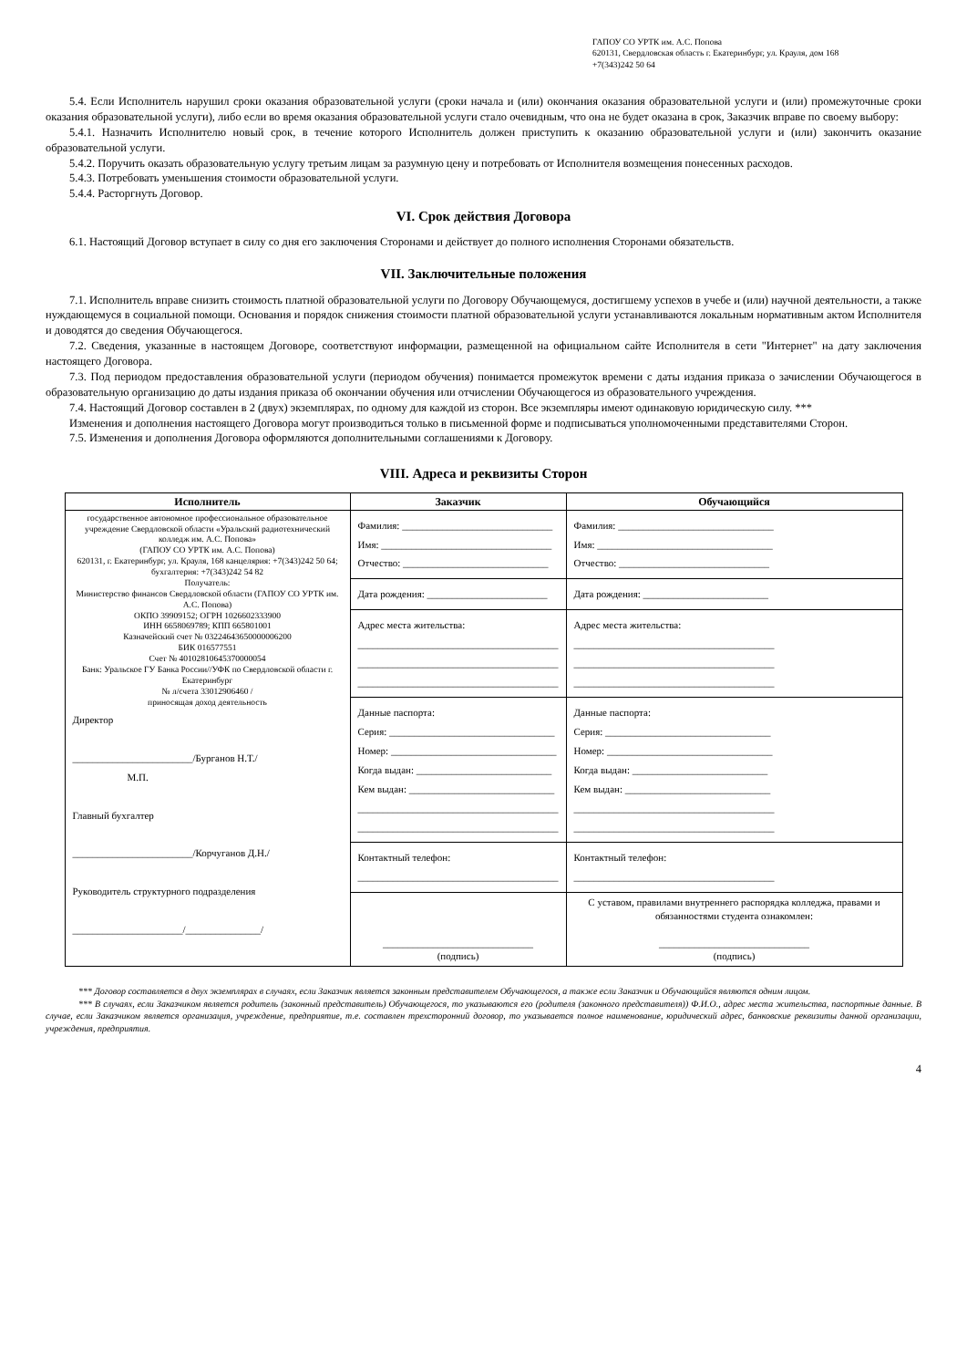ГАПОУ СО УРТК им. А.С. Попова
620131, Свердловская область г. Екатеринбург, ул. Крауля, дом 168
+7(343)242 50 64
5.4. Если Исполнитель нарушил сроки оказания образовательной услуги (сроки начала и (или) окончания оказания образовательной услуги и (или) промежуточные сроки оказания образовательной услуги), либо если во время оказания образовательной услуги стало очевидным, что она не будет оказана в срок, Заказчик вправе по своему выбору:
5.4.1. Назначить Исполнителю новый срок, в течение которого Исполнитель должен приступить к оказанию образовательной услуги и (или) закончить оказание образовательной услуги.
5.4.2. Поручить оказать образовательную услугу третьим лицам за разумную цену и потребовать от Исполнителя возмещения понесенных расходов.
5.4.3. Потребовать уменьшения стоимости образовательной услуги.
5.4.4. Расторгнуть Договор.
VI. Срок действия Договора
6.1. Настоящий Договор вступает в силу со дня его заключения Сторонами и действует до полного исполнения Сторонами обязательств.
VII. Заключительные положения
7.1. Исполнитель вправе снизить стоимость платной образовательной услуги по Договору Обучающемуся, достигшему успехов в учебе и (или) научной деятельности, а также нуждающемуся в социальной помощи. Основания и порядок снижения стоимости платной образовательной услуги устанавливаются локальным нормативным актом Исполнителя и доводятся до сведения Обучающегося.
7.2. Сведения, указанные в настоящем Договоре, соответствуют информации, размещенной на официальном сайте Исполнителя в сети "Интернет" на дату заключения настоящего Договора.
7.3. Под периодом предоставления образовательной услуги (периодом обучения) понимается промежуток времени с даты издания приказа о зачислении Обучающегося в образовательную организацию до даты издания приказа об окончании обучения или отчислении Обучающегося из образовательного учреждения.
7.4. Настоящий Договор составлен в 2 (двух) экземплярах, по одному для каждой из сторон. Все экземпляры имеют одинаковую юридическую силу. ***
Изменения и дополнения настоящего Договора могут производиться только в письменной форме и подписываться уполномоченными представителями Сторон.
7.5. Изменения и дополнения Договора оформляются дополнительными соглашениями к Договору.
VIII. Адреса и реквизиты Сторон
| Исполнитель | Заказчик | Обучающийся |
| --- | --- | --- |
| государственное автономное профессиональное образовательное учреждение Свердловской области «Уральский радиотехнический колледж им. А.С. Попова» (ГАПОУ СО УРТК им. А.С. Попова) 620131, г. Екатеринбург, ул. Крауля, 168 канцелярия: +7(343)242 50 64; бухгалтерия: +7(343)242 54 82 Получатель: Министерство финансов Свердловской области (ГАПОУ СО УРТК им. А.С. Попова) ОКПО 39909152; ОГРН 1026602333900 ИНН 6658069789; КПП 665801001 Казначейский счет № 03224643650000006200 БИК 016577551 Счет № 40102810645370000054 Банк: Уральское ГУ Банка России//УФК по Свердловской области г. Екатеринбург № л/счета 33012906460 / приносящая доход деятельность Директор ________________________/Бурганов Н.Т./ М.П. Главный бухгалтер ________________________/Корчуганов Д.Н./ Руководитель структурного подразделения ______________________/_______________/ | Фамилия: ______________________________ Имя: __________________________________ Отчество: _____________________________ | Фамилия: _______________________________ Имя: ___________________________________ Отчество: ______________________________ |
| | Дата рождения: ________________________ | Дата рождения: _________________________ |
| | Адрес места жительства: ________________________________________ ________________________________________ ________________________________________ | Адрес места жительства: ________________________________________ ________________________________________ ________________________________________ |
| | Данные паспорта: Серия: _________________________________ Номер: _________________________________ Когда выдан: ___________________________ Кем выдан: _____________________________ ________________________________________ ________________________________________ | Данные паспорта: Серия: _________________________________ Номер: _________________________________ Когда выдан: ___________________________ Кем выдан: _____________________________ ________________________________________ ________________________________________ |
| | Контактный телефон: ________________________________________ | Контактный телефон: ________________________________________ |
| | ______________________________ (подпись) | С уставом, правилами внутреннего распорядка колледжа, правами и обязанностями студента ознакомлен: ______________________________ (подпись) |
*** Договор составляется в двух экземплярах в случаях, если Заказчик является законным представителем Обучающегося, а также если Заказчик и Обучающийся являются одним лицом.
*** В случаях, если Заказчиком является родитель (законный представитель) Обучающегося, то указываются его (родителя (законного представителя)) Ф.И.О., адрес места жительства, паспортные данные. В случае, если Заказчиком является организация, учреждение, предприятие, т.е. составлен трехсторонний договор, то указывается полное наименование, юридический адрес, банковские реквизиты данной организации, учреждения, предприятия.
4